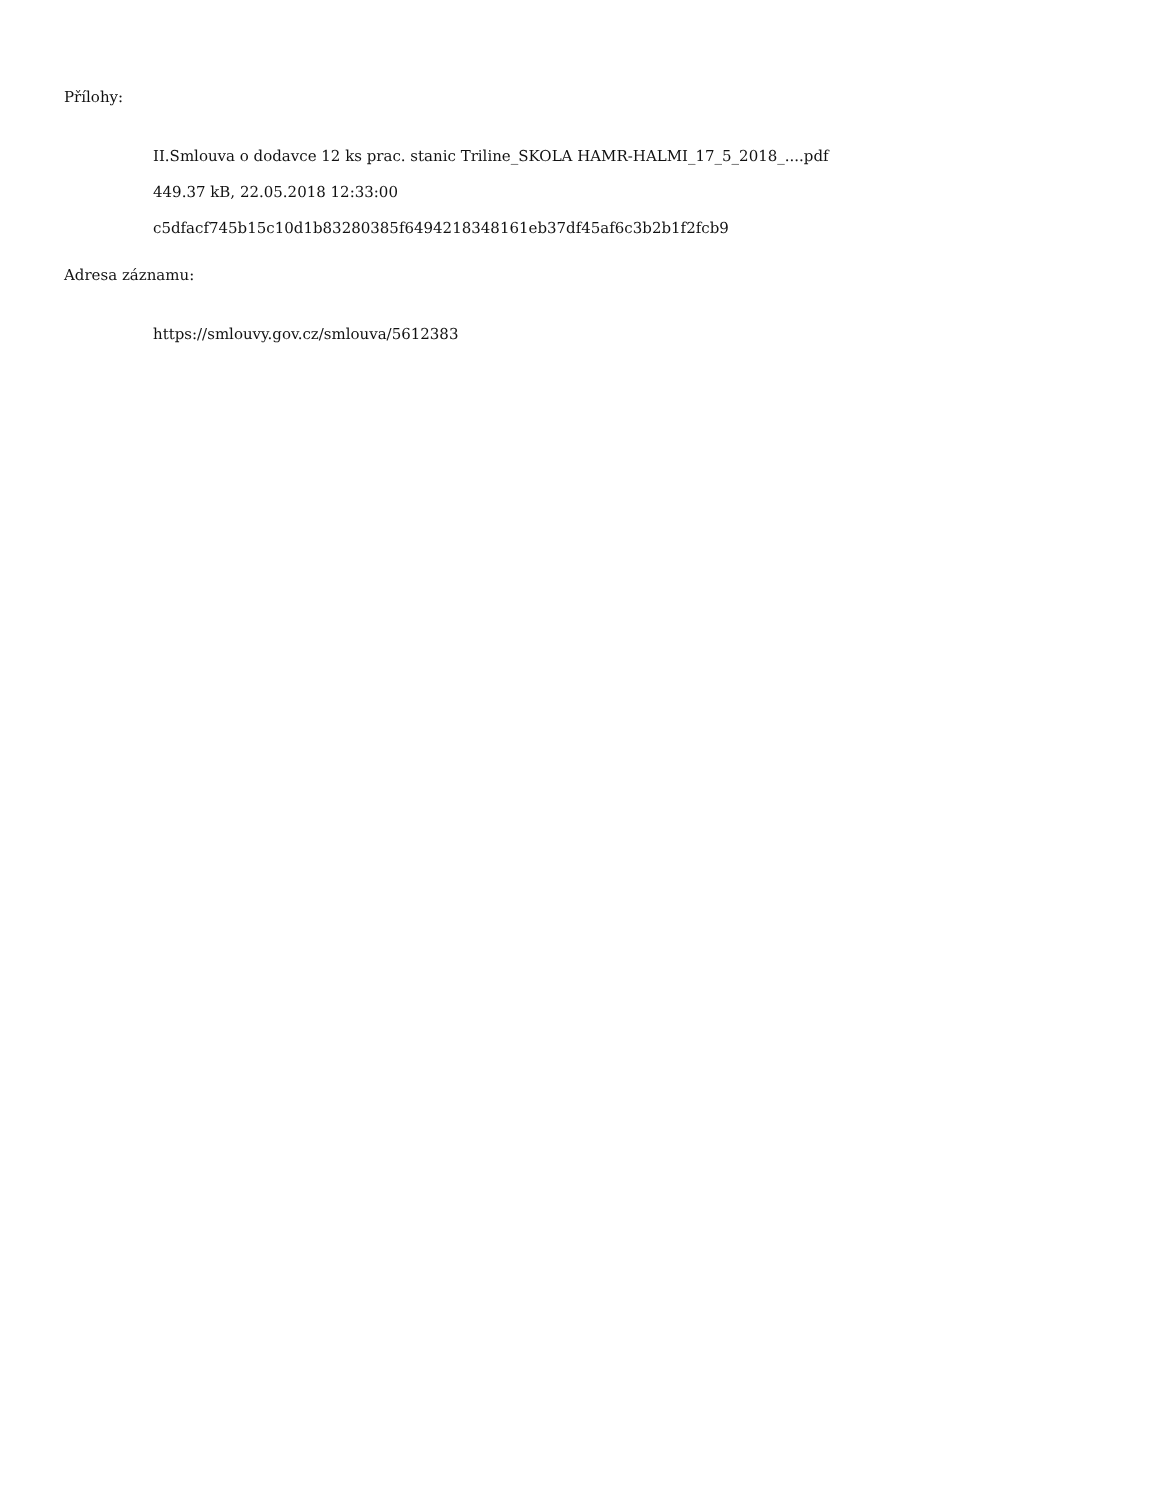Přílohy:
II.Smlouva o dodavce 12 ks prac. stanic Triline_SKOLA HAMR-HALMI_17_5_2018_....pdf
449.37 kB, 22.05.2018 12:33:00
c5dfacf745b15c10d1b83280385f6494218348161eb37df45af6c3b2b1f2fcb9
Adresa záznamu:
https://smlouvy.gov.cz/smlouva/5612383